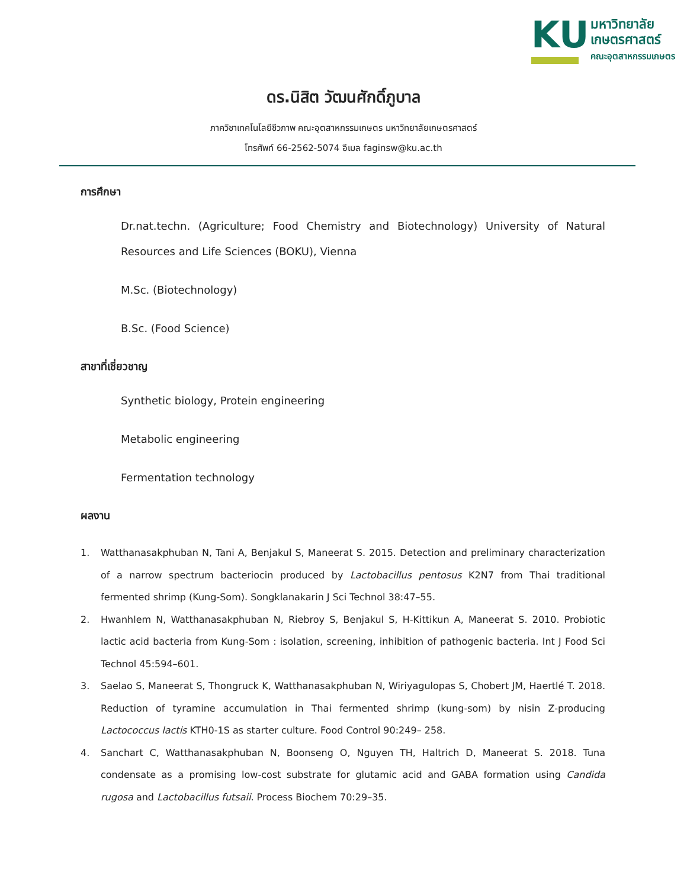KU
มหาวิทยาลัย
เกษตรศาสตร์
คณะอุตสาหกรรมเกษตร
ดร.นิสิต วัฒนศักดิ์ภูบาล
ภาควิชาเทคโนโลยีชีวภาพ คณะอุตสาหกรรมเกษตร มหาวิทยาลัยเกษตรศาสตร์
โทรศัพท์ 66-2562-5074 อีเมล faginsw@ku.ac.th
การศึกษา
Dr.nat.techn. (Agriculture; Food Chemistry and Biotechnology) University of Natural Resources and Life Sciences (BOKU), Vienna
M.Sc. (Biotechnology)
B.Sc. (Food Science)
สาขาที่เชี่ยวชาญ
Synthetic biology, Protein engineering
Metabolic engineering
Fermentation technology
ผลงาน
1. Watthanasakphuban N, Tani A, Benjakul S, Maneerat S. 2015. Detection and preliminary characterization of a narrow spectrum bacteriocin produced by Lactobacillus pentosus K2N7 from Thai traditional fermented shrimp (Kung-Som). Songklanakarin J Sci Technol 38:47–55.
2. Hwanhlem N, Watthanasakphuban N, Riebroy S, Benjakul S, H-Kittikun A, Maneerat S. 2010. Probiotic lactic acid bacteria from Kung-Som : isolation, screening, inhibition of pathogenic bacteria. Int J Food Sci Technol 45:594–601.
3. Saelao S, Maneerat S, Thongruck K, Watthanasakphuban N, Wiriyagulopas S, Chobert JM, Haertlé T. 2018. Reduction of tyramine accumulation in Thai fermented shrimp (kung-som) by nisin Z-producing Lactococcus lactis KTH0-1S as starter culture. Food Control 90:249– 258.
4. Sanchart C, Watthanasakphuban N, Boonseng O, Nguyen TH, Haltrich D, Maneerat S. 2018. Tuna condensate as a promising low-cost substrate for glutamic acid and GABA formation using Candida rugosa and Lactobacillus futsaii. Process Biochem 70:29–35.